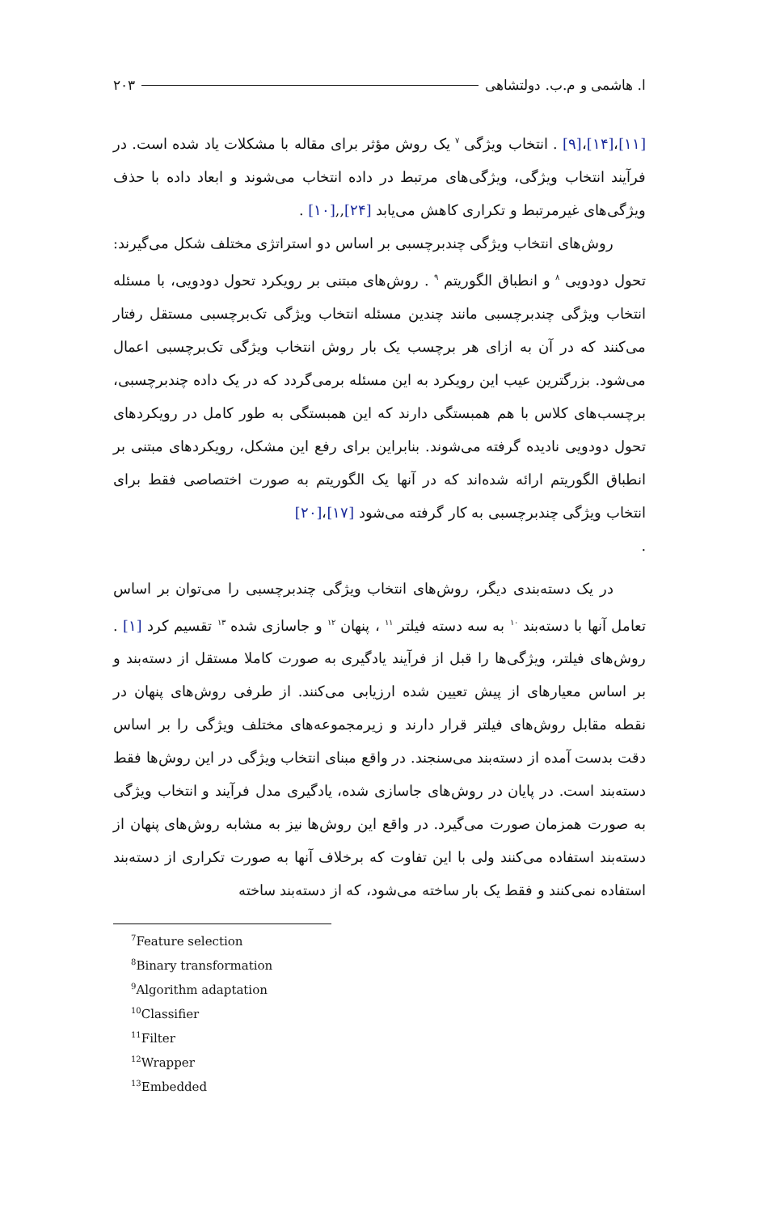ا. هاشمی و م.ب. دولتشاهی ۲۰۳
[۱۱]،[۱۴]،[۹] . انتخاب ویژگی <sup>۷</sup> یک روش مؤثر برای مقاله با مشکلات یاد شده است. در فرآیند انتخاب ویژگی، ویژگی‌های مرتبط در داده انتخاب می‌شوند و ابعاد داده با حذف ویژگی‌های غیرمرتبط و تکراری کاهش می‌یابد [۲۴],,[۱۰] .
روش‌های انتخاب ویژگی چندبرچسبی بر اساس دو استراتژی مختلف شکل می‌گیرند: تحول دودویی <sup>۸</sup> و انطباق الگوریتم <sup>۹</sup> . روش‌های مبتنی بر رویکرد تحول دودویی، با مسئله انتخاب ویژگی چندبرچسبی مانند چندین مسئله انتخاب ویژگی تک‌برچسبی مستقل رفتار می‌کنند که در آن به ازای هر برچسب یک بار روش انتخاب ویژگی تک‌برچسبی اعمال می‌شود. بزرگترین عیب این رویکرد به این مسئله برمی‌گردد که در یک داده چندبرچسبی، برچسب‌های کلاس با هم همبستگی دارند که این همبستگی به طور کامل در رویکردهای تحول دودویی نادیده گرفته می‌شوند. بنابراین برای رفع این مشکل، رویکردهای مبتنی بر انطباق الگوریتم ارائه شده‌اند که در آنها یک الگوریتم به صورت اختصاصی فقط برای انتخاب ویژگی چندبرچسبی به کار گرفته می‌شود [۱۷]،[۲۰]
.
در یک دسته‌بندی دیگر، روش‌های انتخاب ویژگی چندبرچسبی را می‌توان بر اساس تعامل آنها با دسته‌بند <sup>۱۰</sup> به سه دسته فیلتر <sup>۱۱</sup> ، پنهان <sup>۱۲</sup> و جاسازی شده <sup>۱۳</sup> تقسیم کرد [۱] . روش‌های فیلتر، ویژگی‌ها را قبل از فرآیند یادگیری به صورت کاملا مستقل از دسته‌بند و بر اساس معیارهای از پیش تعیین شده ارزیابی می‌کنند. از طرفی روش‌های پنهان در نقطه مقابل روش‌های فیلتر قرار دارند و زیرمجموعه‌های مختلف ویژگی را بر اساس دقت بدست آمده از دسته‌بند می‌سنجند. در واقع مبنای انتخاب ویژگی در این روش‌ها فقط دسته‌بند است. در پایان در روش‌های جاسازی شده، یادگیری مدل فرآیند و انتخاب ویژگی به صورت همزمان صورت می‌گیرد. در واقع این روش‌ها نیز به مشابه روش‌های پنهان از دسته‌بند استفاده می‌کنند ولی با این تفاوت که برخلاف آنها به صورت تکراری از دسته‌بند استفاده نمی‌کنند و فقط یک بار ساخته می‌شود، که از دسته‌بند ساخته
<sup>7</sup> Feature selection
<sup>8</sup> Binary transformation
<sup>9</sup> Algorithm adaptation
<sup>10</sup> Classifier
<sup>11</sup> Filter
<sup>12</sup> Wrapper
<sup>13</sup> Embedded